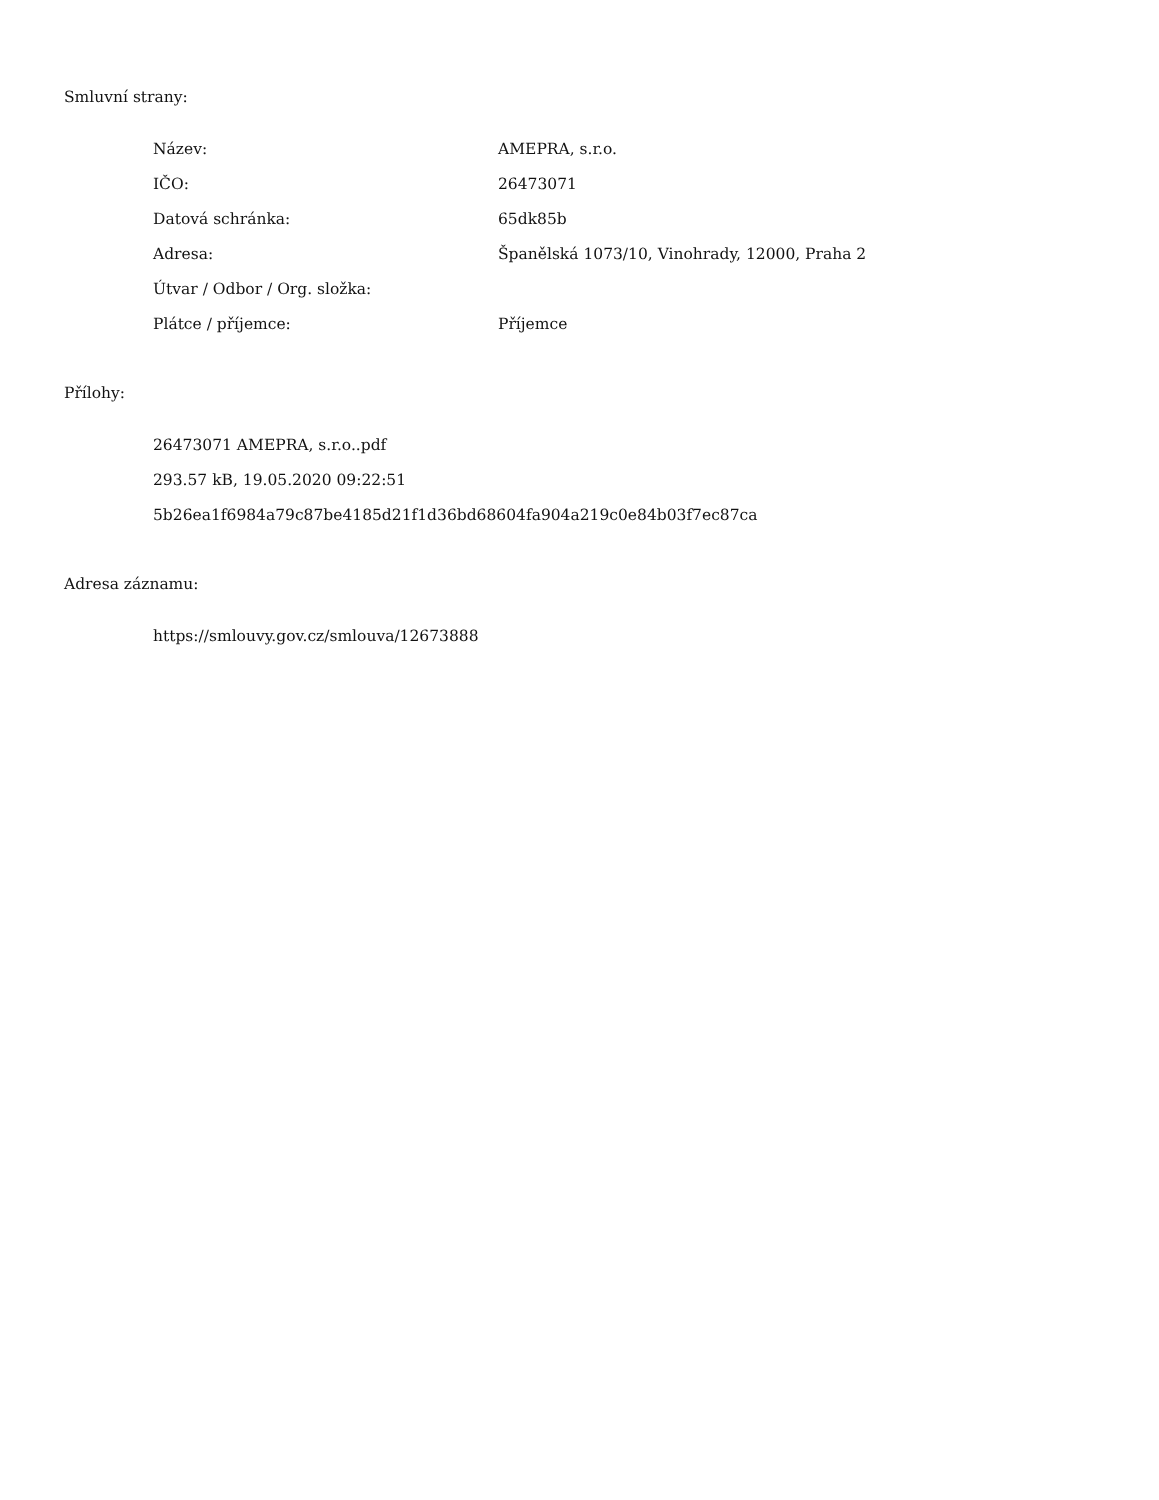Smluvní strany:
| Název: | AMEPRA, s.r.o. |
| IČO: | 26473071 |
| Datová schránka: | 65dk85b |
| Adresa: | Španělská 1073/10, Vinohrady, 12000, Praha 2 |
| Útvar / Odbor / Org. složka: | |
| Plátce / příjemce: | Příjemce |
Přílohy:
26473071 AMEPRA, s.r.o..pdf
293.57 kB, 19.05.2020 09:22:51
5b26ea1f6984a79c87be4185d21f1d36bd68604fa904a219c0e84b03f7ec87ca
Adresa záznamu:
https://smlouvy.gov.cz/smlouva/12673888